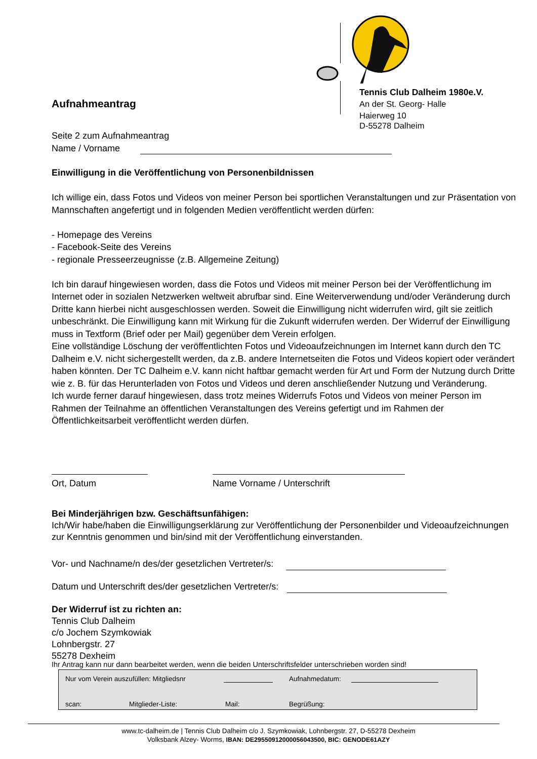Tennis Club Dalheim 1980e.V.
An der St. Georg- Halle
Haierweg 10
D-55278 Dalheim
Aufnahmeantrag
Seite 2 zum Aufnahmeantrag
Name / Vorname
Einwilligung in die Veröffentlichung von Personenbildnissen
Ich willige ein, dass Fotos und Videos von meiner Person bei sportlichen Veranstaltungen und zur Präsentation von Mannschaften angefertigt und in folgenden Medien veröffentlicht werden dürfen:
- Homepage des Vereins
- Facebook-Seite des Vereins
- regionale Presseerzeugnisse (z.B. Allgemeine Zeitung)
Ich bin darauf hingewiesen worden, dass die Fotos und Videos mit meiner Person bei der Veröffentlichung im Internet oder in sozialen Netzwerken weltweit abrufbar sind. Eine Weiterverwendung und/oder Veränderung durch Dritte kann hierbei nicht ausgeschlossen werden. Soweit die Einwilligung nicht widerrufen wird, gilt sie zeitlich unbeschränkt. Die Einwilligung kann mit Wirkung für die Zukunft widerrufen werden. Der Widerruf der Einwilligung muss in Textform (Brief oder per Mail) gegenüber dem Verein erfolgen.
Eine vollständige Löschung der veröffentlichten Fotos und Videoaufzeichnungen im Internet kann durch den TC Dalheim e.V. nicht sichergestellt werden, da z.B. andere Internetseiten die Fotos und Videos kopiert oder verändert haben könnten. Der TC Dalheim e.V. kann nicht haftbar gemacht werden für Art und Form der Nutzung durch Dritte wie z. B. für das Herunterladen von Fotos und Videos und deren anschließender Nutzung und Veränderung.
Ich wurde ferner darauf hingewiesen, dass trotz meines Widerrufs Fotos und Videos von meiner Person im Rahmen der Teilnahme an öffentlichen Veranstaltungen des Vereins gefertigt und im Rahmen der Öffentlichkeitsarbeit veröffentlicht werden dürfen.
Ort, Datum Name Vorname / Unterschrift
Bei Minderjährigen bzw. Geschäftsunfähigen:
Ich/Wir habe/haben die Einwilligungserklärung zur Veröffentlichung der Personenbilder und Videoaufzeichnungen zur Kenntnis genommen und bin/sind mit der Veröffentlichung einverstanden.
Vor- und Nachname/n des/der gesetzlichen Vertreter/s:
Datum und Unterschrift des/der gesetzlichen Vertreter/s:
Der Widerruf ist zu richten an:
Tennis Club Dalheim
c/o Jochem Szymkowiak
Lohnbergstr. 27
55278 Dexheim
Ihr Antrag kann nur dann bearbeitet werden, wenn die beiden Unterschriftsfelder unterschrieben worden sind!
Nur vom Verein auszufüllen: Mitgliedsnr
Aufnahmedatum:
scan: Mitglieder-Liste: Mail: Begrüßung:
www.tc-dalheim.de | Tennis Club Dalheim c/o J. Szymkowiak, Lohnbergstr. 27, D-55278 Dexheim
Volksbank Alzey- Worms, IBAN: DE29550912000056043500, BIC: GENODE61AZY